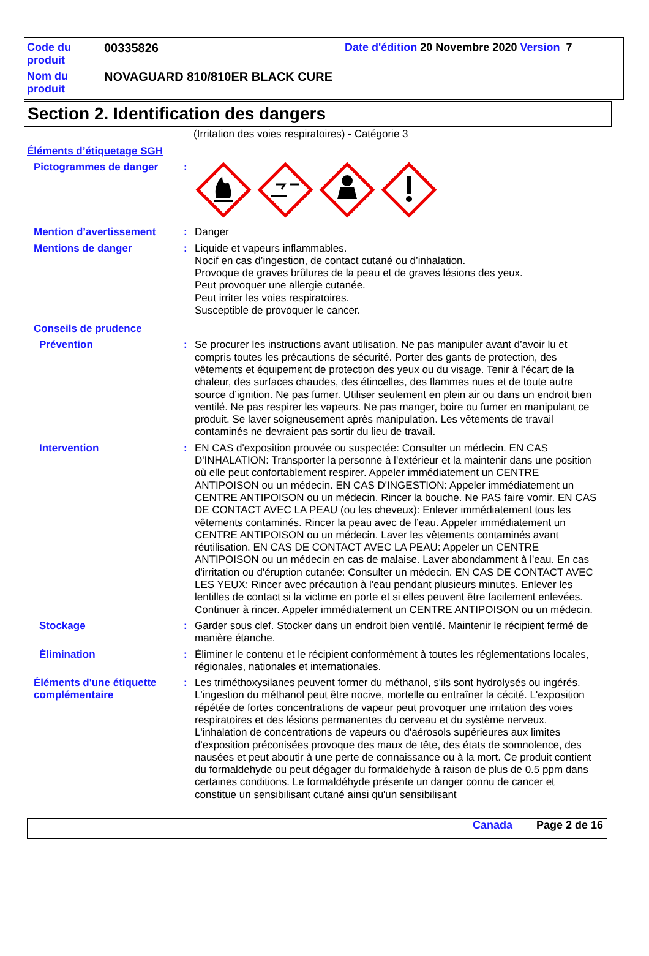Code du produit
00335826 Date d'édition 20 Novembre 2020 Version 7
Nom du produit
NOVAGUARD 810/810ER BLACK CURE
Section 2. Identification des dangers
(Irritation des voies respiratoires) - Catégorie 3
Éléments d’étiquetage SGH
Pictogrammes de danger :
Mention d’avertissement : Danger
Mentions de danger : Liquide et vapeurs inflammables.
Nocif en cas d’ingestion, de contact cutané ou d’inhalation.
Provoque de graves brûlures de la peau et de graves lésions des yeux.
Peut provoquer une allergie cutanée.
Peut irriter les voies respiratoires.
Susceptible de provoquer le cancer.
Conseils de prudence
Prévention : Se procurer les instructions avant utilisation. Ne pas manipuler avant d’avoir lu et compris toutes les précautions de sécurité. Porter des gants de protection, des vêtements et équipement de protection des yeux ou du visage. Tenir à l’écart de la chaleur, des surfaces chaudes, des étincelles, des flammes nues et de toute autre source d’ignition. Ne pas fumer. Utiliser seulement en plein air ou dans un endroit bien ventilé. Ne pas respirer les vapeurs. Ne pas manger, boire ou fumer en manipulant ce produit. Se laver soigneusement après manipulation. Les vêtements de travail contaminés ne devraient pas sortir du lieu de travail.
Intervention : EN CAS d'exposition prouvée ou suspectée: Consulter un médecin. EN CAS D'INHALATION: Transporter la personne à l'extérieur et la maintenir dans une position où elle peut confortablement respirer. Appeler immédiatement un CENTRE ANTIPOISON ou un médecin. EN CAS D'INGESTION: Appeler immédiatement un CENTRE ANTIPOISON ou un médecin. Rincer la bouche. Ne PAS faire vomir. EN CAS DE CONTACT AVEC LA PEAU (ou les cheveux): Enlever immédiatement tous les vêtements contaminés. Rincer la peau avec de l’eau. Appeler immédiatement un CENTRE ANTIPOISON ou un médecin. Laver les vêtements contaminés avant réutilisation. EN CAS DE CONTACT AVEC LA PEAU: Appeler un CENTRE ANTIPOISON ou un médecin en cas de malaise. Laver abondamment à l'eau. En cas d'irritation ou d'éruption cutanée: Consulter un médecin. EN CAS DE CONTACT AVEC LES YEUX: Rincer avec précaution à l'eau pendant plusieurs minutes. Enlever les lentilles de contact si la victime en porte et si elles peuvent être facilement enlevées. Continuer à rincer. Appeler immédiatement un CENTRE ANTIPOISON ou un médecin.
Stockage : Garder sous clef. Stocker dans un endroit bien ventilé. Maintenir le récipient fermé de manière étanche.
Élimination : Éliminer le contenu et le récipient conformément à toutes les réglementations locales, régionales, nationales et internationales.
Éléments d'une étiquette complémentaire
: Les triméthoxysilanes peuvent former du méthanol, s'ils sont hydrolysés ou ingérés. L'ingestion du méthanol peut être nocive, mortelle ou entraîner la cécité. L'exposition répétée de fortes concentrations de vapeur peut provoquer une irritation des voies respiratoires et des lésions permanentes du cerveau et du système nerveux. L'inhalation de concentrations de vapeurs ou d'aérosols supérieures aux limites d'exposition préconisées provoque des maux de tête, des états de somnolence, des nausées et peut aboutir à une perte de connaissance ou à la mort. Ce produit contient du formaldehyde ou peut dégager du formaldehyde à raison de plus de 0.5 ppm dans certaines conditions. Le formaldéhyde présente un danger connu de cancer et constitue un sensibilisant cutané ainsi qu'un sensibilisant
Canada Page 2 de 16